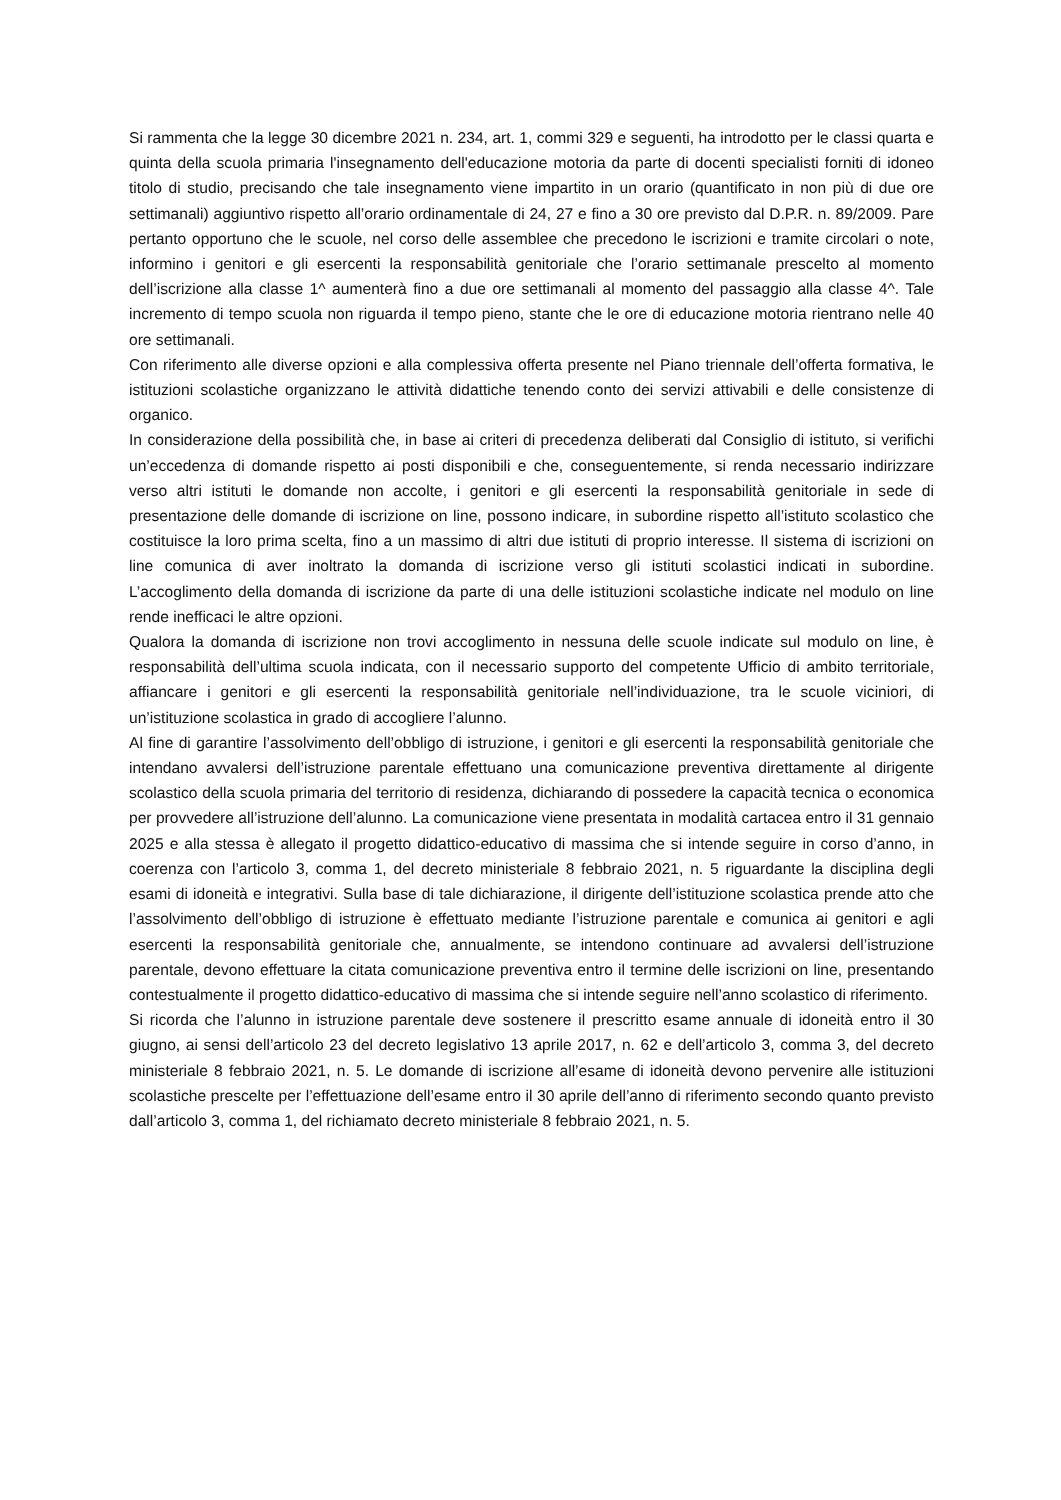Si rammenta che la legge 30 dicembre 2021 n. 234, art. 1, commi 329 e seguenti, ha introdotto per le classi quarta e quinta della scuola primaria l'insegnamento dell'educazione motoria da parte di docenti specialisti forniti di idoneo titolo di studio, precisando che tale insegnamento viene impartito in un orario (quantificato in non più di due ore settimanali) aggiuntivo rispetto all’orario ordinamentale di 24, 27 e fino a 30 ore previsto dal D.P.R. n. 89/2009. Pare pertanto opportuno che le scuole, nel corso delle assemblee che precedono le iscrizioni e tramite circolari o note, informino i genitori e gli esercenti la responsabilità genitoriale che l’orario settimanale prescelto al momento dell’iscrizione alla classe 1^ aumenterà fino a due ore settimanali al momento del passaggio alla classe 4^. Tale incremento di tempo scuola non riguarda il tempo pieno, stante che le ore di educazione motoria rientrano nelle 40 ore settimanali.
Con riferimento alle diverse opzioni e alla complessiva offerta presente nel Piano triennale dell’offerta formativa, le istituzioni scolastiche organizzano le attività didattiche tenendo conto dei servizi attivabili e delle consistenze di organico.
In considerazione della possibilità che, in base ai criteri di precedenza deliberati dal Consiglio di istituto, si verifichi un’eccedenza di domande rispetto ai posti disponibili e che, conseguentemente, si renda necessario indirizzare verso altri istituti le domande non accolte, i genitori e gli esercenti la responsabilità genitoriale in sede di presentazione delle domande di iscrizione on line, possono indicare, in subordine rispetto all’istituto scolastico che costituisce la loro prima scelta, fino a un massimo di altri due istituti di proprio interesse. Il sistema di iscrizioni on line comunica di aver inoltrato la domanda di iscrizione verso gli istituti scolastici indicati in subordine. L’accoglimento della domanda di iscrizione da parte di una delle istituzioni scolastiche indicate nel modulo on line rende inefficaci le altre opzioni.
Qualora la domanda di iscrizione non trovi accoglimento in nessuna delle scuole indicate sul modulo on line, è responsabilità dell’ultima scuola indicata, con il necessario supporto del competente Ufficio di ambito territoriale, affiancare i genitori e gli esercenti la responsabilità genitoriale nell’individuazione, tra le scuole viciniori, di un’istituzione scolastica in grado di accogliere l’alunno.
Al fine di garantire l’assolvimento dell’obbligo di istruzione, i genitori e gli esercenti la responsabilità genitoriale che intendano avvalersi dell’istruzione parentale effettuano una comunicazione preventiva direttamente al dirigente scolastico della scuola primaria del territorio di residenza, dichiarando di possedere la capacità tecnica o economica per provvedere all’istruzione dell’alunno. La comunicazione viene presentata in modalità cartacea entro il 31 gennaio 2025 e alla stessa è allegato il progetto didattico-educativo di massima che si intende seguire in corso d’anno, in coerenza con l’articolo 3, comma 1, del decreto ministeriale 8 febbraio 2021, n. 5 riguardante la disciplina degli esami di idoneità e integrativi. Sulla base di tale dichiarazione, il dirigente dell’istituzione scolastica prende atto che l’assolvimento dell’obbligo di istruzione è effettuato mediante l’istruzione parentale e comunica ai genitori e agli esercenti la responsabilità genitoriale che, annualmente, se intendono continuare ad avvalersi dell’istruzione parentale, devono effettuare la citata comunicazione preventiva entro il termine delle iscrizioni on line, presentando contestualmente il progetto didattico-educativo di massima che si intende seguire nell’anno scolastico di riferimento.
Si ricorda che l’alunno in istruzione parentale deve sostenere il prescritto esame annuale di idoneità entro il 30 giugno, ai sensi dell’articolo 23 del decreto legislativo 13 aprile 2017, n. 62 e dell’articolo 3, comma 3, del decreto ministeriale 8 febbraio 2021, n. 5. Le domande di iscrizione all’esame di idoneità devono pervenire alle istituzioni scolastiche prescelte per l’effettuazione dell’esame entro il 30 aprile dell’anno di riferimento secondo quanto previsto dall’articolo 3, comma 1, del richiamato decreto ministeriale 8 febbraio 2021, n. 5.